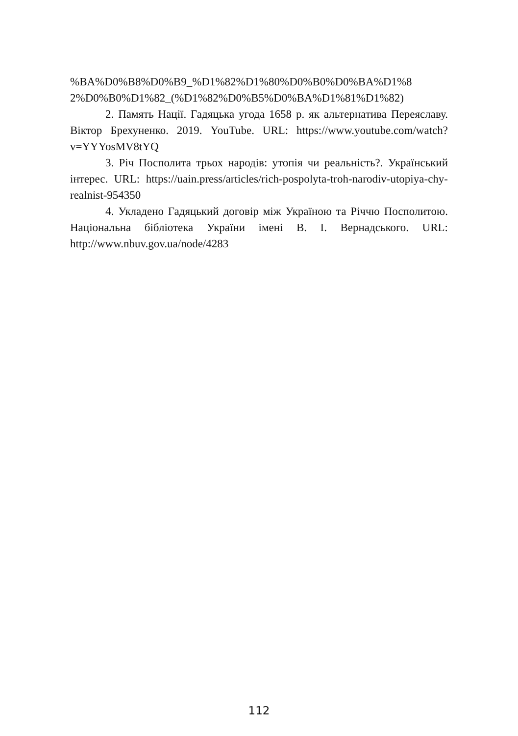%BA%D0%B8%D0%B9_%D1%82%D1%80%D0%B0%D0%BA%D1%8 2%D0%B0%D1%82_(%D1%82%D0%B5%D0%BA%D1%81%D1%82)
2. Память Нації. Гадяцька угода 1658 р. як альтернатива Переяславу. Віктор Брехуненко. 2019. YouTube. URL: https://www.youtube.com/watch?v=YYYosMV8tYQ
3. Річ Посполита трьох народів: утопія чи реальність?. Український інтерес. URL: https://uain.press/articles/rich-pospolyta-troh-narodiv-utopiya-chy-realnist-954350
4. Укладено Гадяцький договір між Україною та Річчю Посполитою. Національна бібліотека України імені В. І. Вернадського. URL: http://www.nbuv.gov.ua/node/4283
112